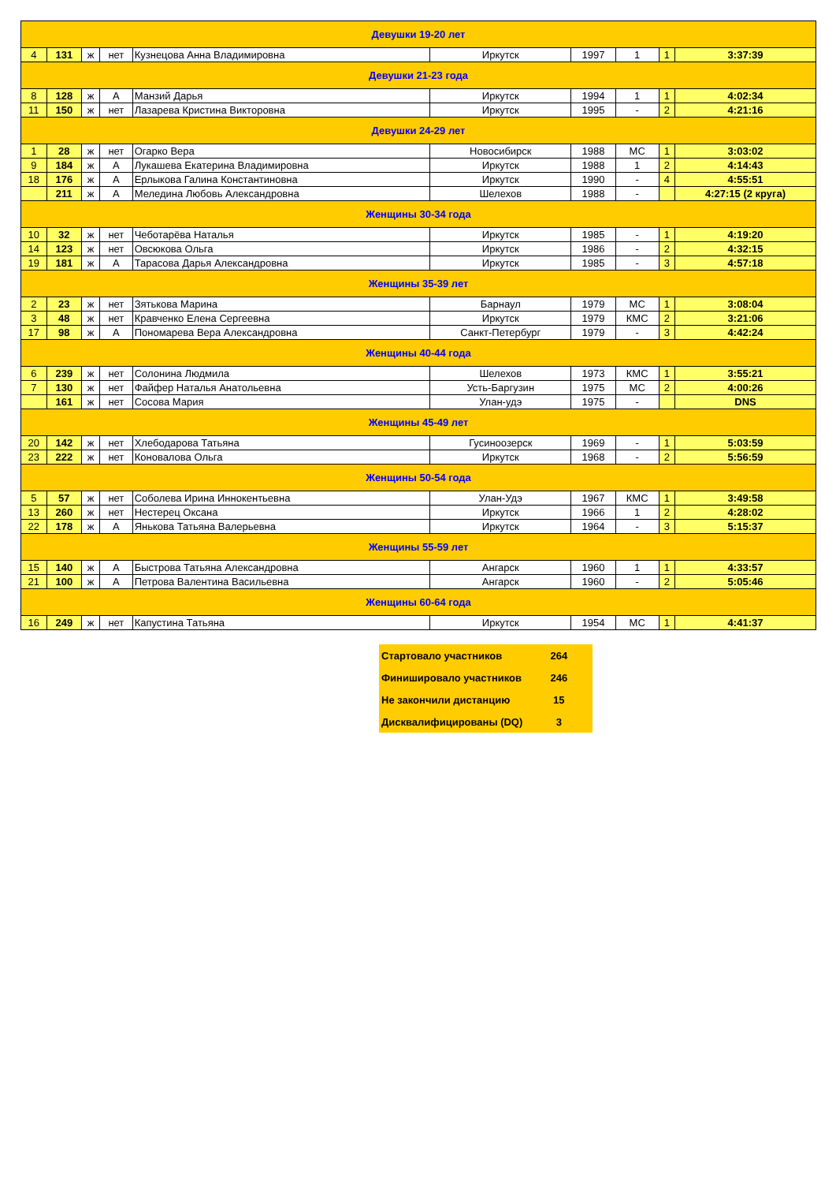| Девушки 19-20 лет | | | | | | | | | |
| 4 | 131 | ж | нет | Кузнецова Анна Владимировна | Иркутск | 1997 | 1 | 1 | 3:37:39 |
| Девушки 21-23 года | | | | | | | | | |
| 8 | 128 | ж | А | Манзий Дарья | Иркутск | 1994 | 1 | 1 | 4:02:34 |
| 11 | 150 | ж | нет | Лазарева Кристина Викторовна | Иркутск | 1995 | - | 2 | 4:21:16 |
| Девушки 24-29 лет | | | | | | | | | |
| 1 | 28 | ж | нет | Огарко Вера | Новосибирск | 1988 | МС | 1 | 3:03:02 |
| 9 | 184 | ж | А | Лукашева Екатерина Владимировна | Иркутск | 1988 | 1 | 2 | 4:14:43 |
| 18 | 176 | ж | А | Ерлыкова Галина Константиновна | Иркутск | 1990 | - | 4 | 4:55:51 |
| | 211 | ж | А | Меледина Любовь Александровна | Шелехов | 1988 | - | | 4:27:15 (2 круга) |
| Женщины 30-34 года | | | | | | | | | |
| 10 | 32 | ж | нет | Чеботарёва Наталья | Иркутск | 1985 | - | 1 | 4:19:20 |
| 14 | 123 | ж | нет | Овсюкова Ольга | Иркутск | 1986 | - | 2 | 4:32:15 |
| 19 | 181 | ж | А | Тарасова Дарья Александровна | Иркутск | 1985 | - | 3 | 4:57:18 |
| Женщины 35-39 лет | | | | | | | | | |
| 2 | 23 | ж | нет | Зятькова Марина | Барнаул | 1979 | МС | 1 | 3:08:04 |
| 3 | 48 | ж | нет | Кравченко Елена Сергеевна | Иркутск | 1979 | КМС | 2 | 3:21:06 |
| 17 | 98 | ж | А | Пономарева Вера Александровна | Санкт-Петербург | 1979 | - | 3 | 4:42:24 |
| Женщины 40-44 года | | | | | | | | | |
| 6 | 239 | ж | нет | Солонина Людмила | Шелехов | 1973 | КМС | 1 | 3:55:21 |
| 7 | 130 | ж | нет | Файфер Наталья Анатольевна | Усть-Баргузин | 1975 | МС | 2 | 4:00:26 |
| | 161 | ж | нет | Сосова Мария | Улан-удэ | 1975 | - | | DNS |
| Женщины 45-49 лет | | | | | | | | | |
| 20 | 142 | ж | нет | Хлебодарова Татьяна | Гусиноозерск | 1969 | - | 1 | 5:03:59 |
| 23 | 222 | ж | нет | Коновалова Ольга | Иркутск | 1968 | - | 2 | 5:56:59 |
| Женщины 50-54 года | | | | | | | | | |
| 5 | 57 | ж | нет | Соболева Ирина Иннокентьевна | Улан-Удэ | 1967 | КМС | 1 | 3:49:58 |
| 13 | 260 | ж | нет | Нестерец Оксана | Иркутск | 1966 | 1 | 2 | 4:28:02 |
| 22 | 178 | ж | А | Янькова Татьяна Валерьевна | Иркутск | 1964 | - | 3 | 5:15:37 |
| Женщины 55-59 лет | | | | | | | | | |
| 15 | 140 | ж | А | Быстрова Татьяна Александровна | Ангарск | 1960 | 1 | 1 | 4:33:57 |
| 21 | 100 | ж | А | Петрова Валентина Васильевна | Ангарск | 1960 | - | 2 | 5:05:46 |
| Женщины 60-64 года | | | | | | | | | |
| 16 | 249 | ж | нет | Капустина Татьяна | Иркутск | 1954 | МС | 1 | 4:41:37 |
| Стартовало участников | 264 |
| Финишировало участников | 246 |
| Не закончили дистанцию | 15 |
| Дисквалифицированы (DQ) | 3 |